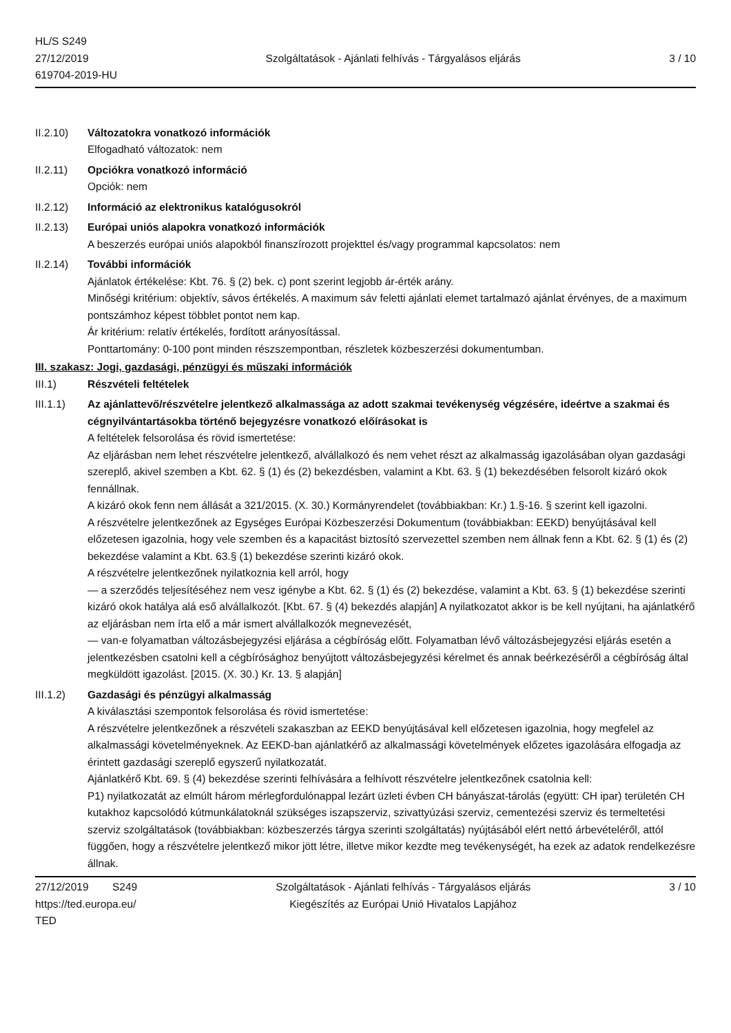HL/S S249
27/12/2019
619704-2019-HU
Szolgáltatások - Ajánlati felhívás - Tárgyalásos eljárás
3 / 10
II.2.10) Változatokra vonatkozó információk
Elfogadható változatok: nem
II.2.11) Opciókra vonatkozó információ
Opciók: nem
II.2.12) Információ az elektronikus katalógusokról
II.2.13) Európai uniós alapokra vonatkozó információk
A beszerzés európai uniós alapokból finanszírozott projekttel és/vagy programmal kapcsolatos: nem
II.2.14) További információk
Ajánlatok értékelése: Kbt. 76. § (2) bek. c) pont szerint legjobb ár-érték arány.
Minőségi kritérium: objektív, sávos értékelés. A maximum sáv feletti ajánlati elemet tartalmazó ajánlat érvényes, de a maximum pontszámhoz képest többlet pontot nem kap.
Ár kritérium: relatív értékelés, fordított arányosítással.
Ponttartomány: 0-100 pont minden részszempontban, részletek közbeszerzési dokumentumban.
III. szakasz: Jogi, gazdasági, pénzügyi és műszaki információk
III.1) Részvételi feltételek
III.1.1) Az ajánlattevő/részvételre jelentkező alkalmassága az adott szakmai tevékenység végzésére, ideértve a szakmai és cégnyilvántartásokba történő bejegyzésre vonatkozó előírásokat is
A feltételek felsorolása és rövid ismertetése:
Az eljárásban nem lehet részvételre jelentkező, alvállalkozó és nem vehet részt az alkalmasság igazolásában olyan gazdasági szereplő, akivel szemben a Kbt. 62. § (1) és (2) bekezdésben, valamint a Kbt. 63. § (1) bekezdésében felsorolt kizáró okok fennállnak.
A kizáró okok fenn nem állását a 321/2015. (X. 30.) Kormányrendelet (továbbiakban: Kr.) 1.§-16. § szerint kell igazolni.
A részvételre jelentkezőnek az Egységes Európai Közbeszerzési Dokumentum (továbbiakban: EEKD) benyújtásával kell előzetesen igazolnia, hogy vele szemben és a kapacitást biztosító szervezettel szemben nem állnak fenn a Kbt. 62. § (1) és (2) bekezdése valamint a Kbt. 63.§ (1) bekezdése szerinti kizáró okok.
A részvételre jelentkezőnek nyilatkoznia kell arról, hogy
— a szerződés teljesítéséhez nem vesz igénybe a Kbt. 62. § (1) és (2) bekezdése, valamint a Kbt. 63. § (1) bekezdése szerinti kizáró okok hatálya alá eső alvállalkozót. [Kbt. 67. § (4) bekezdés alapján] A nyilatkozatot akkor is be kell nyújtani, ha ajánlatkérő az eljárásban nem írta elő a már ismert alvállalkozók megnevezését,
— van-e folyamatban változásbejegyzési eljárása a cégbíróság előtt. Folyamatban lévő változásbejegyzési eljárás esetén a jelentkezésben csatolni kell a cégbírósághoz benyújtott változásbejegyzési kérelmet és annak beérkezéséről a cégbíróság által megküldött igazolást. [2015. (X. 30.) Kr. 13. § alapján]
III.1.2) Gazdasági és pénzügyi alkalmasság
A kiválasztási szempontok felsorolása és rövid ismertetése:
A részvételre jelentkezőnek a részvételi szakaszban az EEKD benyújtásával kell előzetesen igazolnia, hogy megfelel az alkalmassági követelményeknek. Az EEKD-ban ajánlatkérő az alkalmassági követelmények előzetes igazolására elfogadja az érintett gazdasági szereplő egyszerű nyilatkozatát.
Ajánlatkérő Kbt. 69. § (4) bekezdése szerinti felhívására a felhívott részvételre jelentkezőnek csatolnia kell:
P1) nyilatkozatát az elmúlt három mérlegfordulónappal lezárt üzleti évben CH bányászat-tárolás (együtt: CH ipar) területén CH kutakhoz kapcsolódó kútmunkálatoknál szükséges iszapszerviz, szivattyúzási szerviz, cementezési szerviz és termeltetési szerviz szolgáltatások (továbbiakban: közbeszerzés tárgya szerinti szolgáltatás) nyújtásából elért nettó árbevételéről, attól függően, hogy a részvételre jelentkező mikor jött létre, illetve mikor kezdte meg tevékenységét, ha ezek az adatok rendelkezésre állnak.
27/12/2019 S249
https://ted.europa.eu/
TED
Szolgáltatások - Ajánlati felhívás - Tárgyalásos eljárás
Kiegészítés az Európai Unió Hivatalos Lapjához
3 / 10